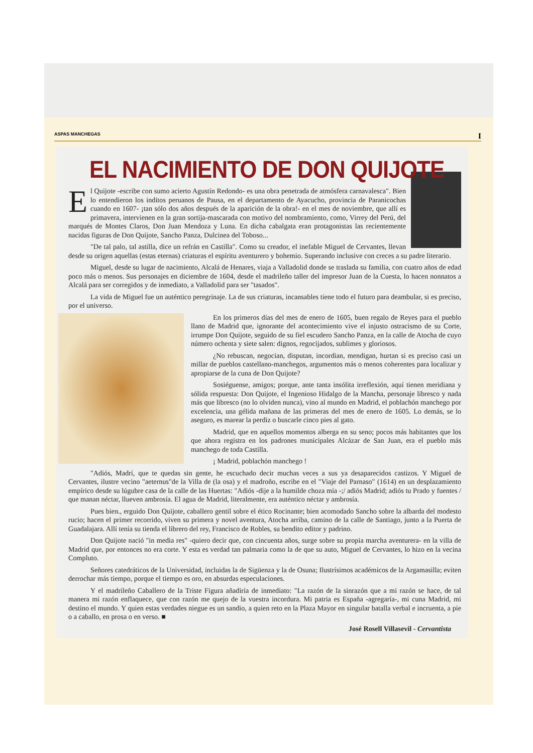ASPAS MANCHEGAS I
EL NACIMIENTO DE DON QUIJOTE
El Quijote -escribe con sumo acierto Agustín Redondo- es una obra penetrada de atmósfera carnavalesca". Bien lo entendieron los inditos peruanos de Pausa, en el departamento de Ayacucho, provincia de Paranicochas cuando en 1607- ¡tan sólo dos años después de la aparición de la obra!- en el mes de noviembre, que allí es primavera, intervienen en la gran sortija-mascarada con motivo del nombramiento, como, Virrey del Perú, del marqués de Montes Claros, Don Juan Mendoza y Luna. En dicha cabalgata eran protagonistas las recientemente nacidas figuras de Don Quijote, Sancho Panza, Dulcinea del Toboso...
"De tal palo, tal astilla, dice un refrán en Castilla". Como su creador, el inefable Miguel de Cervantes, llevan desde su origen aquellas (estas eternas) criaturas el espíritu aventurero y bohemio. Superando inclusive con creces a su padre literario.
Miguel, desde su lugar de nacimiento, Alcalá de Henares, viaja a Valladolid donde se traslada su familia, con cuatro años de edad poco más o menos. Sus personajes en diciembre de 1604, desde el madrileño taller del impresor Juan de la Cuesta, lo hacen nonnatos a Alcalá para ser corregidos y de inmediato, a Valladolid para ser "tasados".
La vida de Miguel fue un auténtico peregrinaje. La de sus criaturas, incansables tiene todo el futuro para deambular, si es preciso, por el universo.
En los primeros días del mes de enero de 1605, buen regalo de Reyes para el pueblo llano de Madrid que, ignorante del acontecimiento vive el injusto ostracismo de su Corte, irrumpe Don Quijote, seguido de su fiel escudero Sancho Panza, en la calle de Atocha de cuyo número ochenta y siete salen: dignos, regocijados, sublimes y gloriosos.
¿No rebuscan, negocian, disputan, incordian, mendigan, hurtan si es preciso casi un millar de pueblos castellano-manchegos, argumentos más o menos coherentes para localizar y apropiarse de la cuna de Don Quijote?
Sosiéguense, amigos; porque, ante tanta insólita irreflexión, aquí tienen meridiana y sólida respuesta: Don Quijote, el Ingenioso Hidalgo de la Mancha, personaje libresco y nada más que libresco (no lo olviden nunca), vino al mundo en Madrid, el poblachón manchego por excelencia, una gélida mañana de las primeras del mes de enero de 1605. Lo demás, se lo aseguro, es marear la perdiz o buscarle cinco pies al gato.
Madrid, que en aquellos momentos alberga en su seno; pocos más habitantes que los que ahora registra en los padrones municipales Alcázar de San Juan, era el pueblo más manchego de toda Castilla.
¡ Madrid, poblachón manchego !
"Adiós, Madrí, que te quedas sin gente, he escuchado decir muchas veces a sus ya desaparecidos castizos. Y Miguel de Cervantes, ilustre vecino "aeternus"de la Villa de (la osa) y el madroño, escribe en el "Viaje del Parnaso" (1614) en un desplazamiento empírico desde su lúgubre casa de la calle de las Huertas: "Adiós -dije a la humilde choza mía -;/ adiós Madrid; adiós tu Prado y fuentes / que manan néctar, llueven ambrosía. El agua de Madrid, literalmente, era auténtico néctar y ambrosía.
Pues bien., erguido Don Quijote, caballero gentil sobre el ético Rocinante; bien acomodado Sancho sobre la albarda del modesto rucio; hacen el primer recorrido, viven su primera y novel aventura, Atocha arriba, camino de la calle de Santiago, junto a la Puerta de Guadalajara. Allí tenía su tienda el librero del rey, Francisco de Robles, su bendito editor y padrino.
Don Quijote nació "in media res" -quiero decir que, con cincuenta años, surge sobre su propia marcha aventurera- en la villa de Madrid que, por entonces no era corte. Y esta es verdad tan palmaria como la de que su auto, Miguel de Cervantes, lo hizo en la vecina Compluto.
Señores catedráticos de la Universidad, incluidas la de Sigüenza y la de Osuna; Ilustrísimos académicos de la Argamasilla; eviten derrochar más tiempo, porque el tiempo es oro, en absurdas especulaciones.
Y el madrileño Caballero de la Triste Figura añadiría de inmediato: "La razón de la sinrazón que a mi razón se hace, de tal manera mi razón enflaquece, que con razón me quejo de la vuestra incordura. Mi patria es España -agregaría-, mi cuna Madrid, mi destino el mundo. Y quien estas verdades niegue es un sandio, a quien reto en la Plaza Mayor en singular batalla verbal e incruenta, a pie o a caballo, en prosa o en verso. ■
José Rosell Villasevil - Cervantista